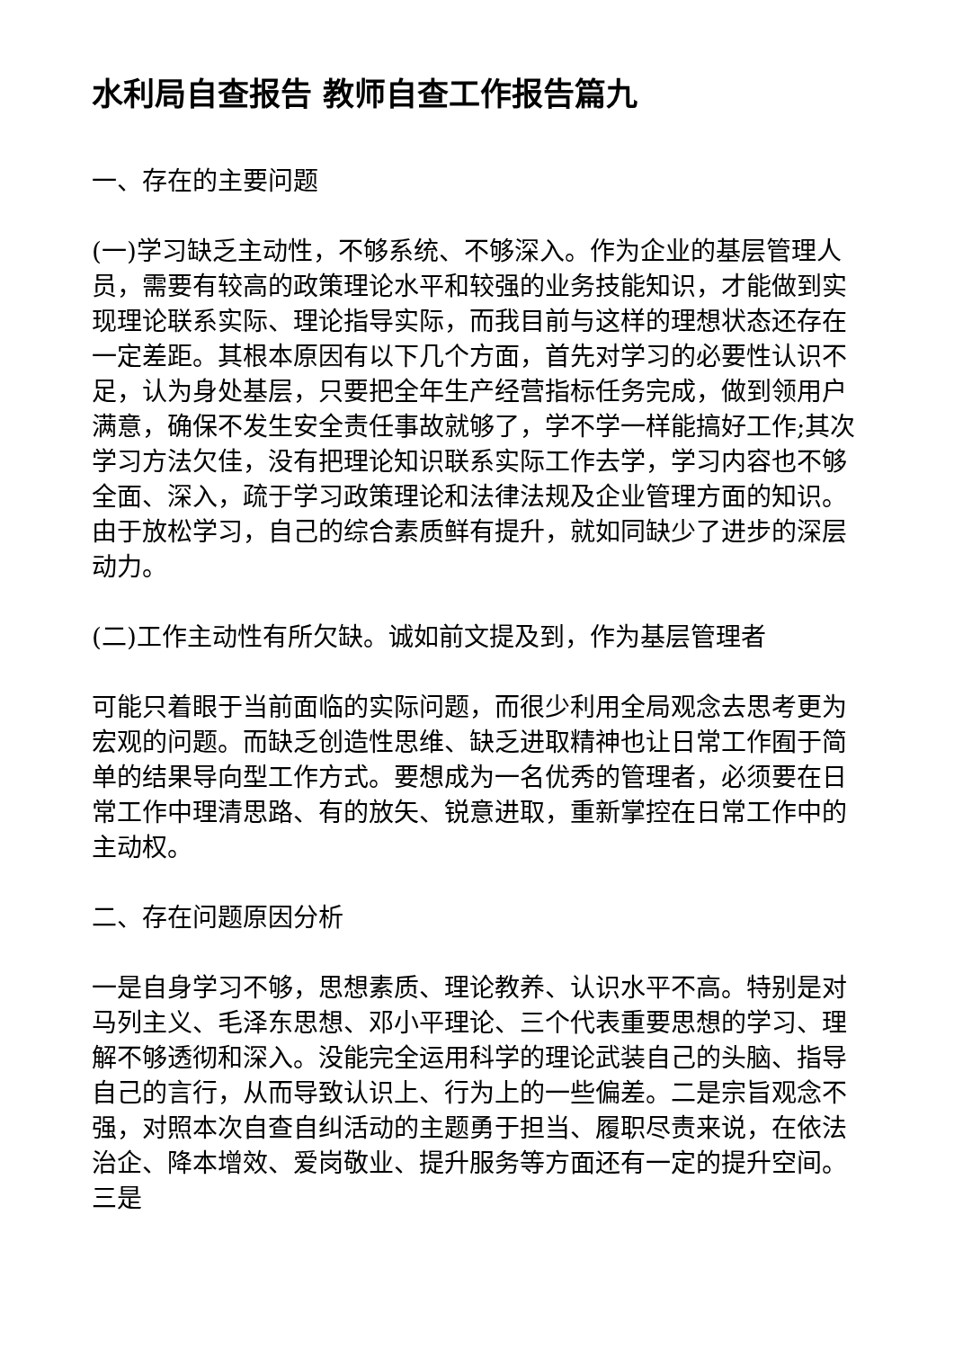水利局自查报告 教师自查工作报告篇九
一、存在的主要问题
(一)学习缺乏主动性，不够系统、不够深入。作为企业的基层管理人员，需要有较高的政策理论水平和较强的业务技能知识，才能做到实现理论联系实际、理论指导实际，而我目前与这样的理想状态还存在一定差距。其根本原因有以下几个方面，首先对学习的必要性认识不足，认为身处基层，只要把全年生产经营指标任务完成，做到领用户满意，确保不发生安全责任事故就够了，学不学一样能搞好工作;其次学习方法欠佳，没有把理论知识联系实际工作去学，学习内容也不够全面、深入，疏于学习政策理论和法律法规及企业管理方面的知识。由于放松学习，自己的综合素质鲜有提升，就如同缺少了进步的深层动力。
(二)工作主动性有所欠缺。诚如前文提及到，作为基层管理者
可能只着眼于当前面临的实际问题，而很少利用全局观念去思考更为宏观的问题。而缺乏创造性思维、缺乏进取精神也让日常工作囿于简单的结果导向型工作方式。要想成为一名优秀的管理者，必须要在日常工作中理清思路、有的放矢、锐意进取，重新掌控在日常工作中的主动权。
二、存在问题原因分析
一是自身学习不够，思想素质、理论教养、认识水平不高。特别是对马列主义、毛泽东思想、邓小平理论、三个代表重要思想的学习、理解不够透彻和深入。没能完全运用科学的理论武装自己的头脑、指导自己的言行，从而导致认识上、行为上的一些偏差。二是宗旨观念不强，对照本次自查自纠活动的主题勇于担当、履职尽责来说，在依法治企、降本增效、爱岗敬业、提升服务等方面还有一定的提升空间。三是